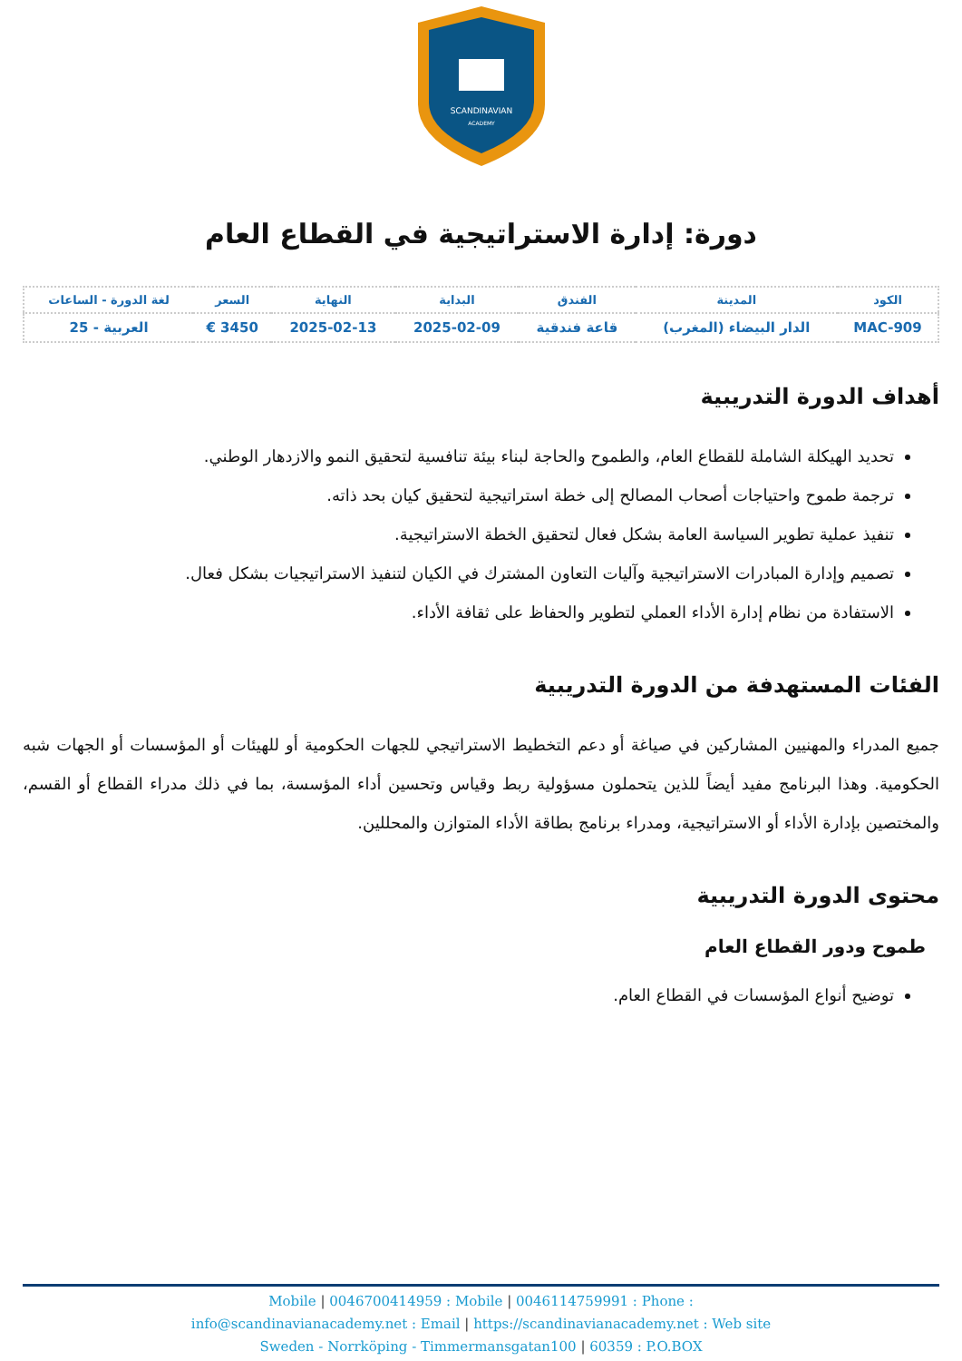SCANDINAVIAN
ACADEMY
دورة: إدارة الاستراتيجية في القطاع العام
| الكود | المدينة | الفندق | البداية | النهاية | السعر | لغة الدورة - الساعات |
| --- | --- | --- | --- | --- | --- | --- |
| MAC-909 | الدار البيضاء (المغرب) | قاعة فندقية | 2025-02-09 | 2025-02-13 | 3450 € | العربية - 25 |
أهداف الدورة التدريبية
تحديد الهيكلة الشاملة للقطاع العام، والطموح والحاجة لبناء بيئة تنافسية لتحقيق النمو والازدهار الوطني.
ترجمة طموح واحتياجات أصحاب المصالح إلى خطة استراتيجية لتحقيق كيان بحد ذاته.
تنفيذ عملية تطوير السياسة العامة بشكل فعال لتحقيق الخطة الاستراتيجية.
تصميم وإدارة المبادرات الاستراتيجية وآليات التعاون المشترك في الكيان لتنفيذ الاستراتيجيات بشكل فعال.
الاستفادة من نظام إدارة الأداء العملي لتطوير والحفاظ على ثقافة الأداء.
الفئات المستهدفة من الدورة التدريبية
جميع المدراء والمهنيين المشاركين في صياغة أو دعم التخطيط الاستراتيجي للجهات الحكومية أو للهيئات أو المؤسسات أو الجهات شبه الحكومية. وهذا البرنامج مفيد أيضاً للذين يتحملون مسؤولية ربط وقياس وتحسين أداء المؤسسة، بما في ذلك مدراء القطاع أو القسم، والمختصين بإدارة الأداء أو الاستراتيجية، ومدراء برنامج بطاقة الأداء المتوازن والمحللين.
محتوى الدورة التدريبية
طموح ودور القطاع العام
توضيح أنواع المؤسسات في القطاع العام.
Mobile | 0046700414959 : Mobile | 0046114759991 : Phone :
info@scandinavianacademy.net : Email | https://scandinavianacademy.net : Web site
Sweden - Norrköping - Timmermansgatan100 | 60359 : P.O.BOX